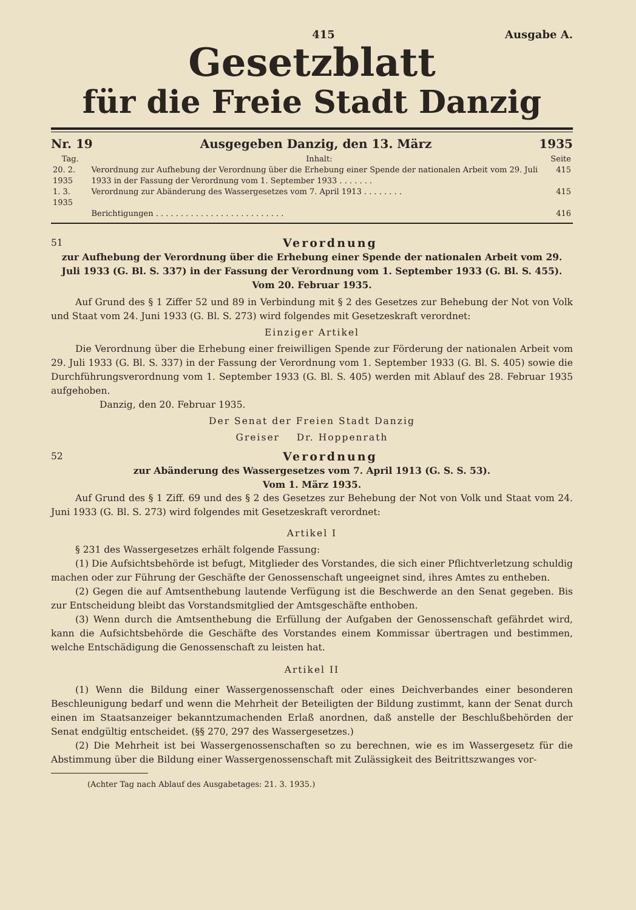415 Ausgabe A.
Gesetzblatt
für die Freie Stadt Danzig
Nr. 19 Ausgegeben Danzig, den 13. März 1935
| Tag. | Inhalt: | Seite |
| --- | --- | --- |
| 20. 2. 1935 | Verordnung zur Aufhebung der Verordnung über die Erhebung einer Spende der nationalen Arbeit vom 29. Juli 1933 in der Fassung der Verordnung vom 1. September 1933 . . . . . . . | 415 |
| 1. 3. 1935 | Verordnung zur Abänderung des Wassergesetzes vom 7. April 1913 . . . . . . . . | 415 |
| | Berichtigungen . . . . . . . . . . . . . . . . . . . . . . . . . . | 416 |
51 Verordnung
zur Aufhebung der Verordnung über die Erhebung einer Spende der nationalen Arbeit vom 29. Juli 1933 (G. Bl. S. 337) in der Fassung der Verordnung vom 1. September 1933 (G. Bl. S. 455).
Vom 20. Februar 1935.
Auf Grund des § 1 Ziffer 52 und 89 in Verbindung mit § 2 des Gesetzes zur Behebung der Not von Volk und Staat vom 24. Juni 1933 (G. Bl. S. 273) wird folgendes mit Gesetzeskraft verordnet:
Einziger Artikel
Die Verordnung über die Erhebung einer freiwilligen Spende zur Förderung der nationalen Arbeit vom 29. Juli 1933 (G. Bl. S. 337) in der Fassung der Verordnung vom 1. September 1933 (G. Bl. S. 405) sowie die Durchführungsverordnung vom 1. September 1933 (G. Bl. S. 405) werden mit Ablauf des 28. Februar 1935 aufgehoben.
Danzig, den 20. Februar 1935.
Der Senat der Freien Stadt Danzig
Greiser Dr. Hoppenrath
52 Verordnung
zur Abänderung des Wassergesetzes vom 7. April 1913 (G. S. S. 53).
Vom 1. März 1935.
Auf Grund des § 1 Ziff. 69 und des § 2 des Gesetzes zur Behebung der Not von Volk und Staat vom 24. Juni 1933 (G. Bl. S. 273) wird folgendes mit Gesetzeskraft verordnet:
Artikel I
§ 231 des Wassergesetzes erhält folgende Fassung:
(1) Die Aufsichtsbehörde ist befugt, Mitglieder des Vorstandes, die sich einer Pflichtverletzung schuldig machen oder zur Führung der Geschäfte der Genossenschaft ungeeignet sind, ihres Amtes zu entheben.
(2) Gegen die auf Amtsenthebung lautende Verfügung ist die Beschwerde an den Senat gegeben. Bis zur Entscheidung bleibt das Vorstandsmitglied der Amtsgeschäfte enthoben.
(3) Wenn durch die Amtsenthebung die Erfüllung der Aufgaben der Genossenschaft gefährdet wird, kann die Aufsichtsbehörde die Geschäfte des Vorstandes einem Kommissar übertragen und bestimmen, welche Entschädigung die Genossenschaft zu leisten hat.
Artikel II
(1) Wenn die Bildung einer Wassergenossenschaft oder eines Deichverbandes einer besonderen Beschleunigung bedarf und wenn die Mehrheit der Beteiligten der Bildung zustimmt, kann der Senat durch einen im Staatsanzeiger bekanntzumachenden Erlaß anordnen, daß anstelle der Beschlußbehörden der Senat endgültig entscheidet. (§§ 270, 297 des Wassergesetzes.)
(2) Die Mehrheit ist bei Wassergenossenschaften so zu berechnen, wie es im Wassergesetz für die Abstimmung über die Bildung einer Wassergenossenschaft mit Zulässigkeit des Beitrittszwanges vor-
(Achter Tag nach Ablauf des Ausgabetages: 21. 3. 1935.)